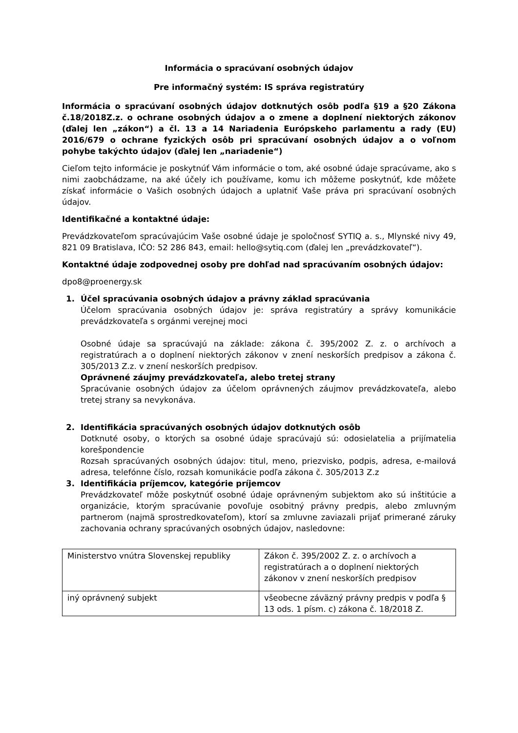Informácia o spracúvaní osobných údajov
Pre informačný systém: IS správa registratúry
Informácia o spracúvaní osobných údajov dotknutých osôb podľa §19 a §20 Zákona č.18/2018Z.z. o ochrane osobných údajov a o zmene a doplnení niektorých zákonov (ďalej len „zákon“) a čl. 13 a 14 Nariadenia Európskeho parlamentu a rady (EU) 2016/679 o ochrane fyzických osôb pri spracúvaní osobných údajov a o voľnom pohybe takýchto údajov (ďalej len „nariadenie“)
Cieľom tejto informácie je poskytnúť Vám informácie o tom, aké osobné údaje spracúvame, ako s nimi zaobchádzame, na aké účely ich používame, komu ich môžeme poskytnúť, kde môžete získať informácie o Vašich osobných údajoch a uplatniť Vaše práva pri spracúvaní osobných údajov.
Identifikačné a kontaktné údaje:
Prevádzkovateľom spracúvajúcim Vaše osobné údaje je spoločnosť SYTIQ a. s., Mlynské nivy 49, 821 09 Bratislava, IČO: 52 286 843, email: hello@sytiq.com (ďalej len „prevádzkovateľ“).
Kontaktné údaje zodpovednej osoby pre dohľad nad spracúvaním osobných údajov:
dpo8@proenergy.sk
1. Účel spracúvania osobných údajov a právny základ spracúvania
Účelom spracúvania osobných údajov je: správa registratúry a správy komunikácie prevádzkovateľa s orgánmi verejnej moci
Osobné údaje sa spracúvajú na základe: zákona č. 395/2002 Z. z. o archívoch a registratúrach a o doplnení niektorých zákonov v znení neskorších predpisov a zákona č. 305/2013 Z.z. v znení neskorších predpisov.
Oprávnené záujmy prevádzkovateľa, alebo tretej strany
Spracúvanie osobných údajov za účelom oprávnených záujmov prevádzkovateľa, alebo tretej strany sa nevykonáva.
2. Identifikácia spracúvaných osobných údajov dotknutých osôb
Dotknuté osoby, o ktorých sa osobné údaje spracúvajú sú: odosielatelia a prijímatelia korešpondencie
Rozsah spracúvaných osobných údajov: titul, meno, priezvisko, podpis, adresa, e-mailová adresa, telefónne číslo, rozsah komunikácie podľa zákona č. 305/2013 Z.z
3. Identifikácia príjemcov, kategórie príjemcov
Prevádzkovateľ môže poskytnúť osobné údaje oprávneným subjektom ako sú inštitúcie a organizácie, ktorým spracúvanie povoľuje osobitný právny predpis, alebo zmluvným partnerom (najmä sprostredkovateľom), ktorí sa zmluvne zaviazali prijať primerané záruky zachovania ochrany spracúvaných osobných údajov, nasledovne:
| Ministerstvo vnútra Slovenskej republiky | Zákon č. 395/2002 Z. z. o archívoch a registratúrach a o doplnení niektorých zákonov v znení neskorších predpisov |
| iný oprávnený subjekt | všeobecne záväzný právny predpis v podľa § 13 ods. 1 písm. c) zákona č. 18/2018 Z. |